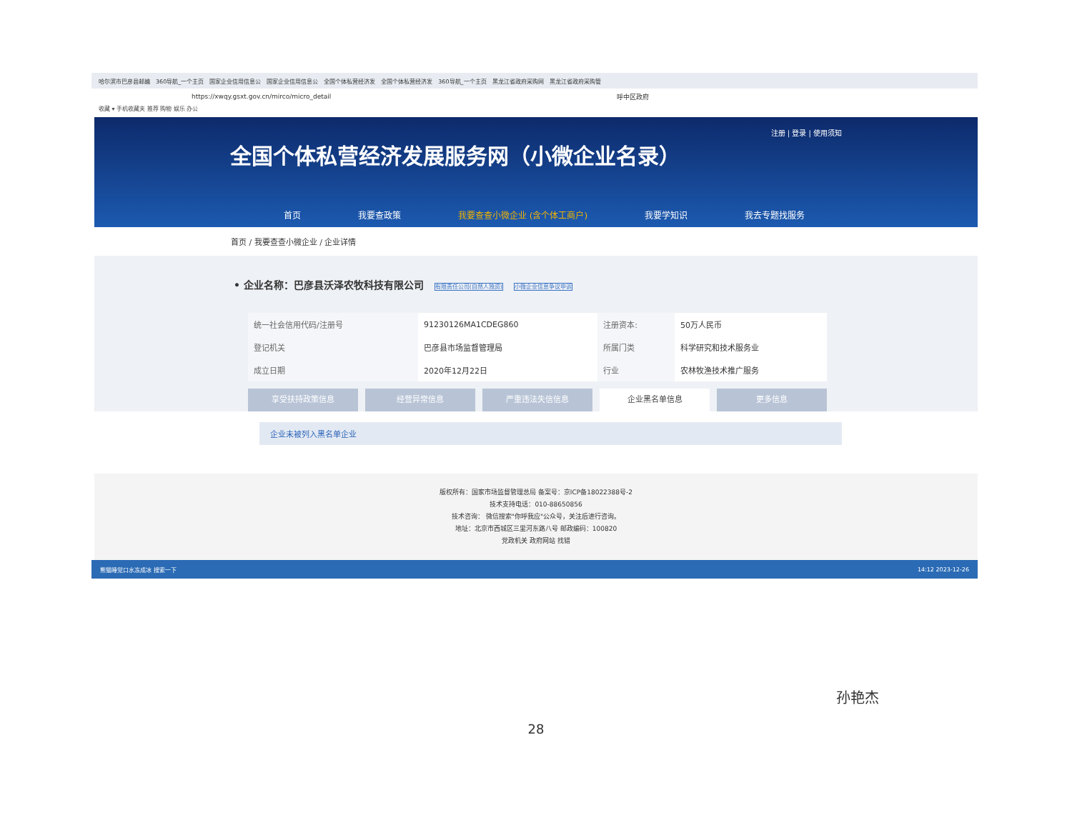哈尔滨市巴彦县邮编 360导航_一个主页 国家企业信用信息公 国家企业信用信息公 全国个体私营经济发 全国个体私营经济发 360导航_一个主页 黑龙江省政府采购网 黑龙江省政府采购管
https://xwqy.gsxt.gov.cn/mirco/micro_detail 呼中区政府
收藏 ▾ 手机收藏夹 推荐 购物 娱乐 办公
注册 | 登录 | 使用须知
全国个体私营经济发展服务网（小微企业名录）
首页 我要查政策 我要查查小微企业 (含个体工商户) 我要学知识 我去专题找服务
首页 / 我要查查小微企业 / 企业详情
• 企业名称：巴彦县沃泽农牧科技有限公司 有限责任公司(自然人独资) 小微企业信息争议申诉
| 统一社会信用代码/注册号 | 91230126MA1CDEG860 | 注册资本: | 50万人民币 |
| 登记机关 | 巴彦县市场监督管理局 | 所属门类 | 科学研究和技术服务业 |
| 成立日期 | 2020年12月22日 | 行业 | 农林牧渔技术推广服务 |
享受扶持政策信息 经营异常信息 严重违法失信信息 企业黑名单信息 更多信息
企业未被列入黑名单企业
版权所有：国家市场监督管理总局 备案号：京ICP备18022388号-2
技术支持电话：010-88650856
技术咨询： 微信搜索"你呼我应"公众号，关注后进行咨询。
地址：北京市西城区三里河东路八号 邮政编码：100820
党政机关 政府网站 找错
熊猫睡觉口水冻成冰 搜索一下 14:12 2023-12-26
28
孙艳杰